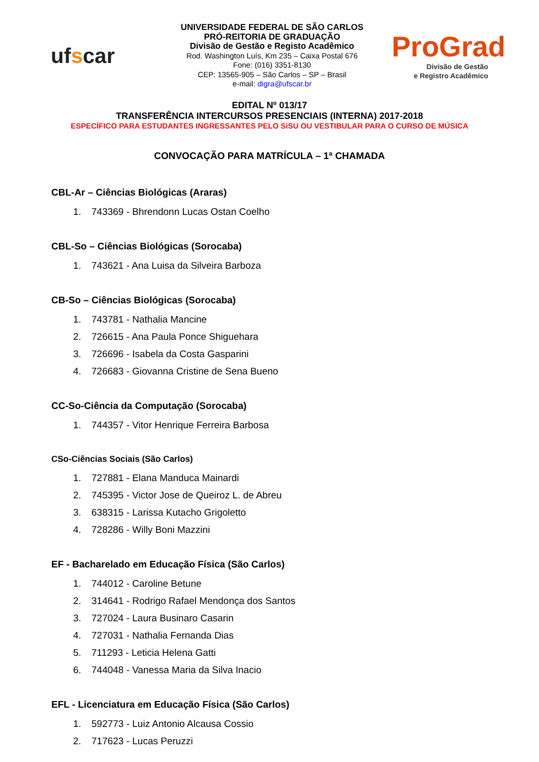ufscar
UNIVERSIDADE FEDERAL DE SÃO CARLOS
PRÓ-REITORIA DE GRADUAÇÃO
Divisão de Gestão e Registo Acadêmico
Rod. Washington Luís, Km 235 – Caixa Postal 676
Fone: (016) 3351-8130
CEP: 13565-905 – São Carlos – SP – Brasil
e-mail: digra@ufscar.br
ProGrad
Divisão de Gestão
e Registro Acadêmico
EDITAL Nº 013/17
TRANSFERÊNCIA INTERCURSOS PRESENCIAIS (INTERNA) 2017-2018
ESPECÍFICO PARA ESTUDANTES INGRESSANTES PELO SiSU OU VESTIBULAR PARA O CURSO DE MÚSICA
CONVOCAÇÃO PARA MATRÍCULA – 1ª CHAMADA
CBL-Ar – Ciências Biológicas (Araras)
1. 743369 - Bhrendonn Lucas Ostan Coelho
CBL-So – Ciências Biológicas (Sorocaba)
1. 743621 - Ana Luisa da Silveira Barboza
CB-So – Ciências Biológicas (Sorocaba)
1. 743781 - Nathalia Mancine
2. 726615 - Ana Paula Ponce Shiguehara
3. 726696 - Isabela da Costa Gasparini
4. 726683 - Giovanna Cristine de Sena Bueno
CC-So-Ciência da Computação (Sorocaba)
1. 744357 - Vitor Henrique Ferreira Barbosa
CSo-Ciências Sociais (São Carlos)
1. 727881 - Elana Manduca Mainardi
2. 745395 - Victor Jose de Queiroz L. de Abreu
3. 638315 - Larissa Kutacho Grigoletto
4. 728286 - Willy Boni Mazzini
EF - Bacharelado em Educação Física (São Carlos)
1. 744012 - Caroline Betune
2. 314641 - Rodrigo Rafael Mendonça dos Santos
3. 727024 - Laura Businaro Casarin
4. 727031 - Nathalia Fernanda Dias
5. 711293 - Leticia Helena Gatti
6. 744048 - Vanessa Maria da Silva Inacio
EFL - Licenciatura em Educação Física (São Carlos)
1. 592773 - Luiz Antonio Alcausa Cossio
2. 717623 - Lucas Peruzzi